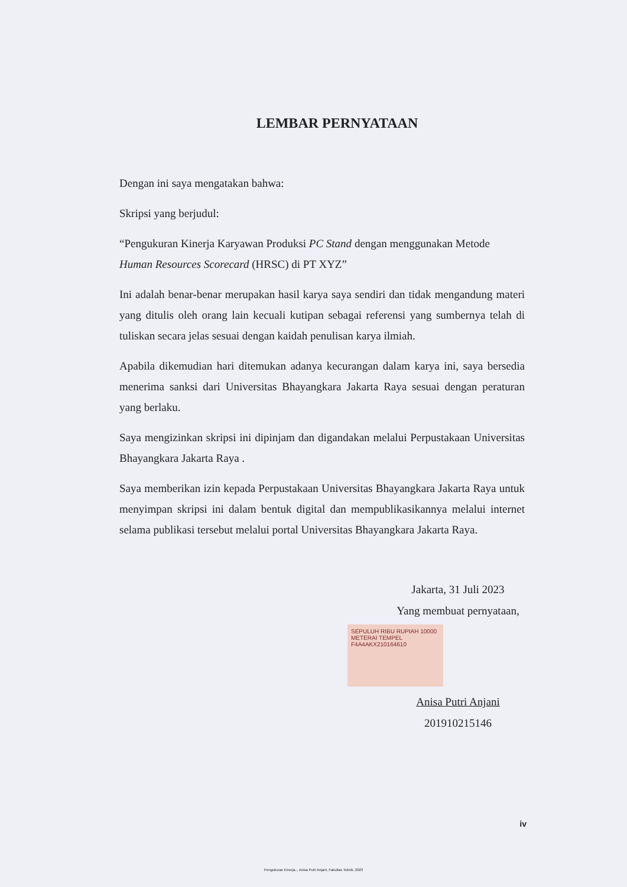LEMBAR PERNYATAAN
Dengan ini saya mengatakan bahwa:
Skripsi yang berjudul:
“Pengukuran Kinerja Karyawan Produksi PC Stand dengan menggunakan Metode Human Resources Scorecard (HRSC) di PT XYZ”
Ini adalah benar-benar merupakan hasil karya saya sendiri dan tidak mengandung materi yang ditulis oleh orang lain kecuali kutipan sebagai referensi yang sumbernya telah di tuliskan secara jelas sesuai dengan kaidah penulisan karya ilmiah.
Apabila dikemudian hari ditemukan adanya kecurangan dalam karya ini, saya bersedia menerima sanksi dari Universitas Bhayangkara Jakarta Raya sesuai dengan peraturan yang berlaku.
Saya mengizinkan skripsi ini dipinjam dan digandakan melalui Perpustakaan Universitas Bhayangkara Jakarta Raya .
Saya memberikan izin kepada Perpustakaan Universitas Bhayangkara Jakarta Raya untuk menyimpan skripsi ini dalam bentuk digital dan mempublikasikannya melalui internet selama publikasi tersebut melalui portal Universitas Bhayangkara Jakarta Raya.
Jakarta, 31 Juli 2023
Yang membuat pernyataan,
SEPULUH RIBU RUPIAH 10000
METERAI TEMPEL
F4A4AKX210164610
Anisa Putri Anjani
201910215146
iv
Pengukuran Kinerja.., Anisa Putri Anjani, Fakultas Teknik, 2023